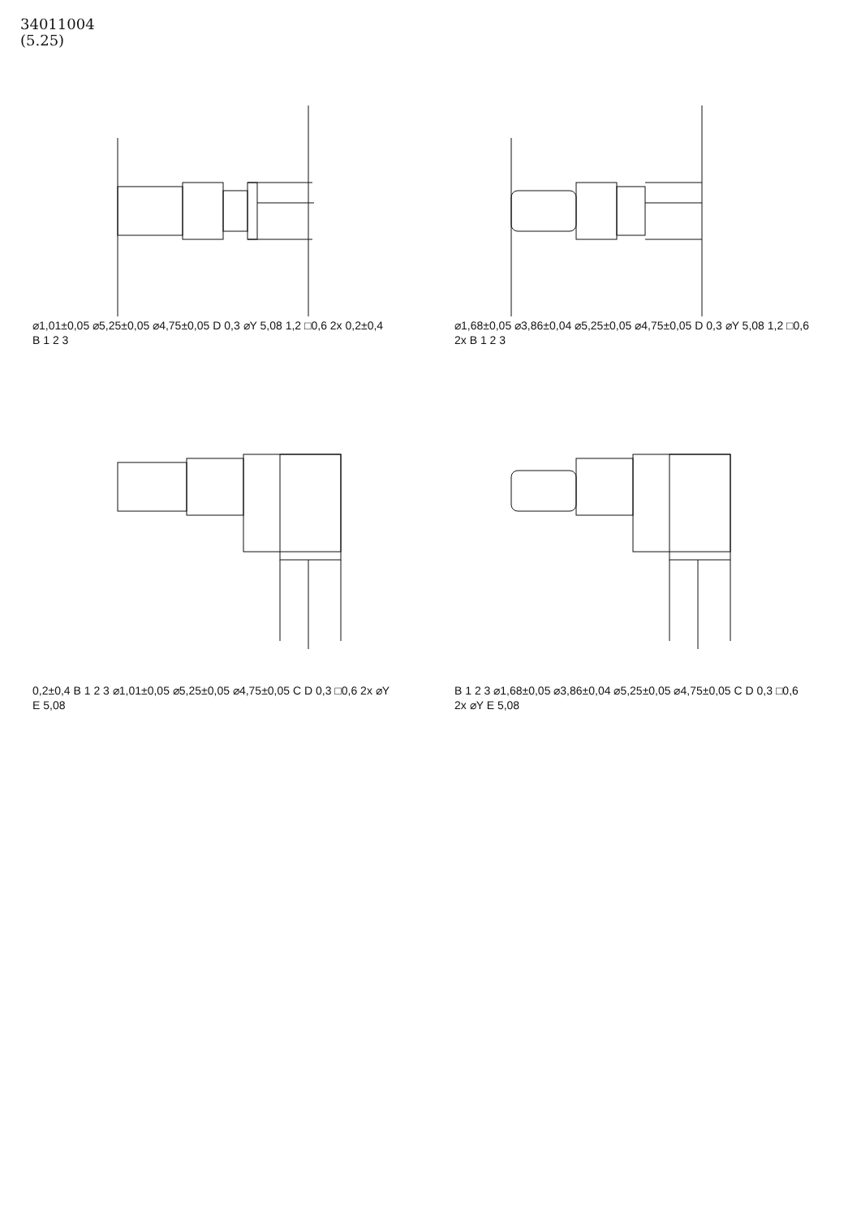34011004
(5.25)
⌀1,01±0,05 ⌀5,25±0,05 ⌀4,75±0,05 D 0,3 ⌀Y 5,08 1,2 □0,6 2x 0,2±0,4 B 1 2 3
⌀1,68±0,05 ⌀3,86±0,04 ⌀5,25±0,05 ⌀4,75±0,05 D 0,3 ⌀Y 5,08 1,2 □0,6 2x B 1 2 3
0,2±0,4 B 1 2 3 ⌀1,01±0,05 ⌀5,25±0,05 ⌀4,75±0,05 C D 0,3 □0,6 2x ⌀Y E 5,08
B 1 2 3 ⌀1,68±0,05 ⌀3,86±0,04 ⌀5,25±0,05 ⌀4,75±0,05 C D 0,3 □0,6 2x ⌀Y E 5,08